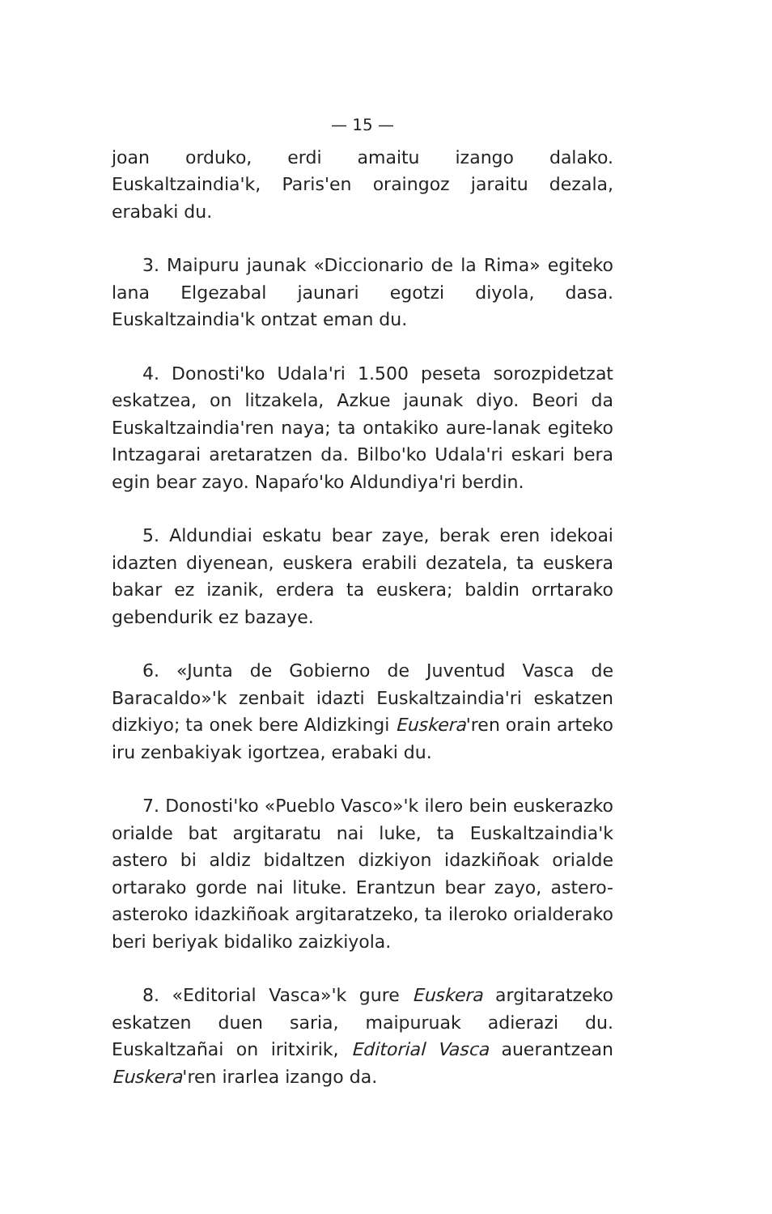— 15 —
joan orduko, erdi amaitu izango dalako. Euskaltzaindia'k, Paris'en oraingoz jaraitu dezala, erabaki du.
3. Maipuru jaunak «Diccionario de la Rima» egiteko lana Elgezabal jaunari egotzi diyola, dasa. Euskaltzaindia'k ontzat eman du.
4. Donosti'ko Udala'ri 1.500 peseta sorozpidetzat eskatzea, on litzakela, Azkue jaunak diyo. Beori da Euskaltzaindia'ren naya; ta ontakiko aure-lanak egiteko Intzagarai aretaratzen da. Bilbo'ko Udala'ri eskari bera egin bear zayo. Napaŕo'ko Aldundiya'ri berdin.
5. Aldundiai eskatu bear zaye, berak eren idekoai idazten diyenean, euskera erabili dezatela, ta euskera bakar ez izanik, erdera ta euskera; baldin orrtarako gebendurik ez bazaye.
6. «Junta de Gobierno de Juventud Vasca de Baracaldo»'k zenbait idazti Euskaltzaindia'ri eskatzen dizkiyo; ta onek bere Aldizkingi Euskera'ren orain arteko iru zenbakiyak igortzea, erabaki du.
7. Donosti'ko «Pueblo Vasco»'k ilero bein euskerazko orialde bat argitaratu nai luke, ta Euskaltzaindia'k astero bi aldiz bidaltzen dizkiyon idazkiñoak orialde ortarako gorde nai lituke. Erantzun bear zayo, astero-asteroko idazkiñoak argitaratzeko, ta ileroko orialderako beri beriyak bidaliko zaizkiyola.
8. «Editorial Vasca»'k gure Euskera argitaratzeko eskatzen duen saria, maipuruak adierazi du. Euskaltzañai on iritxirik, Editorial Vasca auerantzean Euskera'ren irarlea izango da.